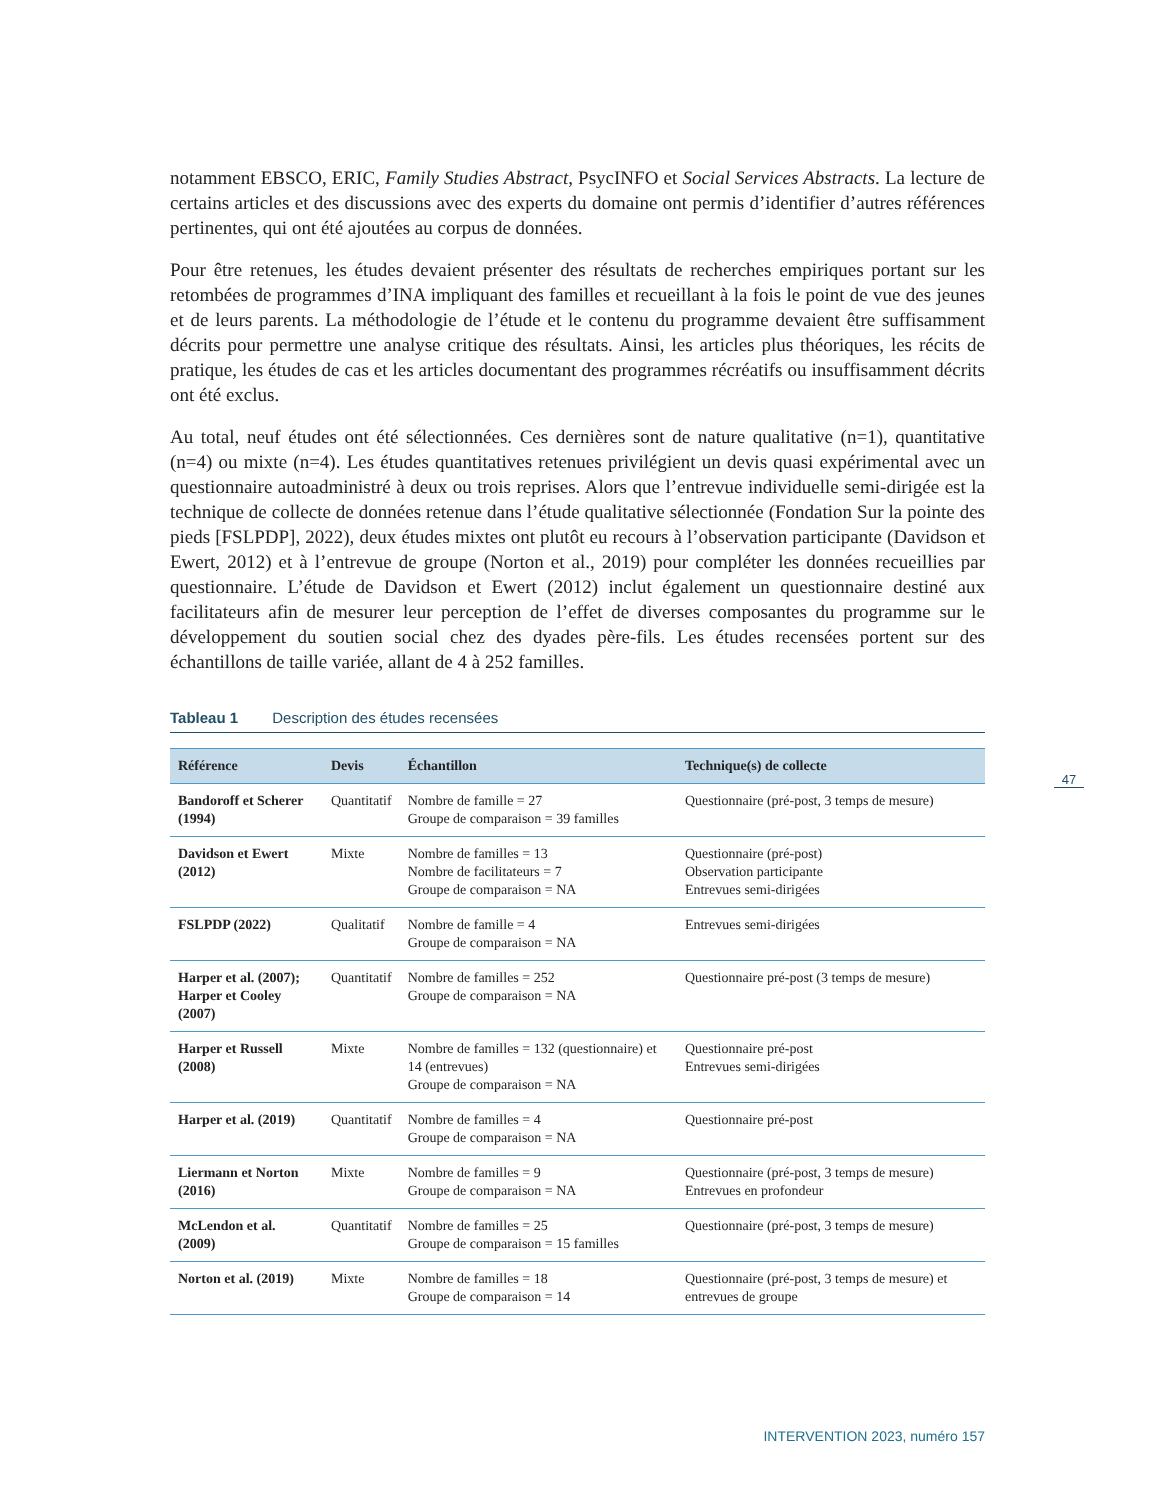notamment EBSCO, ERIC, Family Studies Abstract, PsycINFO et Social Services Abstracts. La lecture de certains articles et des discussions avec des experts du domaine ont permis d’identifier d’autres références pertinentes, qui ont été ajoutées au corpus de données.
Pour être retenues, les études devaient présenter des résultats de recherches empiriques portant sur les retombées de programmes d’INA impliquant des familles et recueillant à la fois le point de vue des jeunes et de leurs parents. La méthodologie de l’étude et le contenu du programme devaient être suffisamment décrits pour permettre une analyse critique des résultats. Ainsi, les articles plus théoriques, les récits de pratique, les études de cas et les articles documentant des programmes récréatifs ou insuffisamment décrits ont été exclus.
Au total, neuf études ont été sélectionnées. Ces dernières sont de nature qualitative (n=1), quantitative (n=4) ou mixte (n=4). Les études quantitatives retenues privilégient un devis quasi expérimental avec un questionnaire autoadministré à deux ou trois reprises. Alors que l’entrevue individuelle semi-dirigée est la technique de collecte de données retenue dans l’étude qualitative sélectionnée (Fondation Sur la pointe des pieds [FSLPDP], 2022), deux études mixtes ont plutôt eu recours à l’observation participante (Davidson et Ewert, 2012) et à l’entrevue de groupe (Norton et al., 2019) pour compléter les données recueillies par questionnaire. L’étude de Davidson et Ewert (2012) inclut également un questionnaire destiné aux facilitateurs afin de mesurer leur perception de l’effet de diverses composantes du programme sur le développement du soutien social chez des dyades père-fils. Les études recensées portent sur des échantillons de taille variée, allant de 4 à 252 familles.
Tableau 1 Description des études recensées
| Référence | Devis | Échantillon | Technique(s) de collecte |
| --- | --- | --- | --- |
| Bandoroff et Scherer (1994) | Quantitatif | Nombre de famille = 27 Groupe de comparaison = 39 familles | Questionnaire (pré-post, 3 temps de mesure) |
| Davidson et Ewert (2012) | Mixte | Nombre de familles = 13 Nombre de facilitateurs = 7 Groupe de comparaison = NA | Questionnaire (pré-post) Observation participante Entrevues semi-dirigées |
| FSLPDP (2022) | Qualitatif | Nombre de famille = 4 Groupe de comparaison = NA | Entrevues semi-dirigées |
| Harper et al. (2007); Harper et Cooley (2007) | Quantitatif | Nombre de familles = 252 Groupe de comparaison = NA | Questionnaire pré-post (3 temps de mesure) |
| Harper et Russell (2008) | Mixte | Nombre de familles = 132 (questionnaire) et 14 (entrevues) Groupe de comparaison = NA | Questionnaire pré-post Entrevues semi-dirigées |
| Harper et al. (2019) | Quantitatif | Nombre de familles = 4 Groupe de comparaison = NA | Questionnaire pré-post |
| Liermann et Norton (2016) | Mixte | Nombre de familles = 9 Groupe de comparaison = NA | Questionnaire (pré-post, 3 temps de mesure) Entrevues en profondeur |
| McLendon et al. (2009) | Quantitatif | Nombre de familles = 25 Groupe de comparaison = 15 familles | Questionnaire (pré-post, 3 temps de mesure) |
| Norton et al. (2019) | Mixte | Nombre de familles = 18 Groupe de comparaison = 14 | Questionnaire (pré-post, 3 temps de mesure) et entrevues de groupe |
47
INTERVENTION 2023, numéro 157